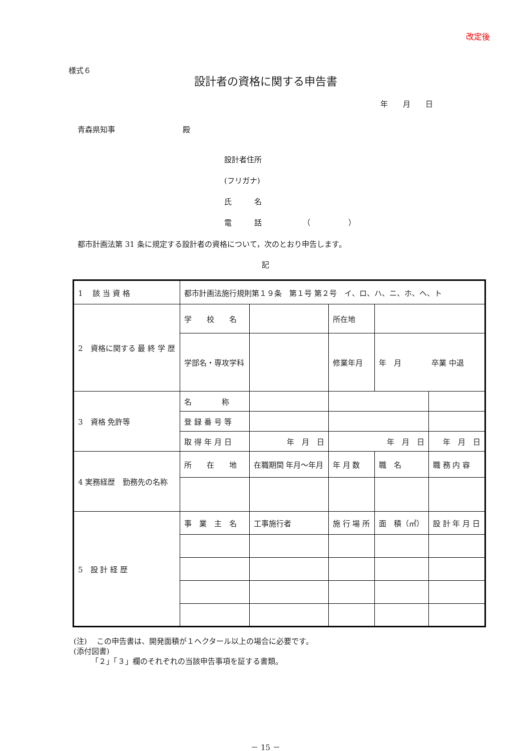改定後
様式６
設計者の資格に関する申告書
年　　月　　日
青森県知事　　　　　　　　　殿
設計者住所
(フリガナ)
氏　　　名
電　　　話　　　　　　（　　　　　）
都市計画法第 31 条に規定する設計者の資格について，次のとおり申告します。
記
| 1 該 当 資 格 | 都市計画法施行規則第１９条 第１号 第２号 イ、ロ、ハ、ニ、ホ、ヘ、ト | | | | | | |
| 2 資格に関する 最 終 学 歴 | 学 校 名 | | | 所在地 | | | |
| | 学部名・専攻学科 | | | 修業年月 | 年 月 卒業 中退 | | |
| 3 資格 免許等 | 名 称 | | | | | | |
| | 登 録 番 号 等 | | | | | | |
| | 取 得 年 月 日 | 年 月 日 | 年 月 日 | | | 年 月 日 | |
| 4 実務経歴 勤務先の名称 | 所 在 地 | 在職期間 年月～年月 | 年 月 数 | | 職 名 | 職 務 内 容 | |
| 5 設 計 経 歴 | 事 業 主 名 | 工事施行者 | 施 行 場 所 | | 面 積（㎡） | | 設 計 年 月 日 |
(注)　 この申告書は、開発面積が１ヘクタール以上の場合に必要です。
(添付図書)
　　 「２」「３」欄のそれぞれの当該申告事項を証する書類。
－ 15 －